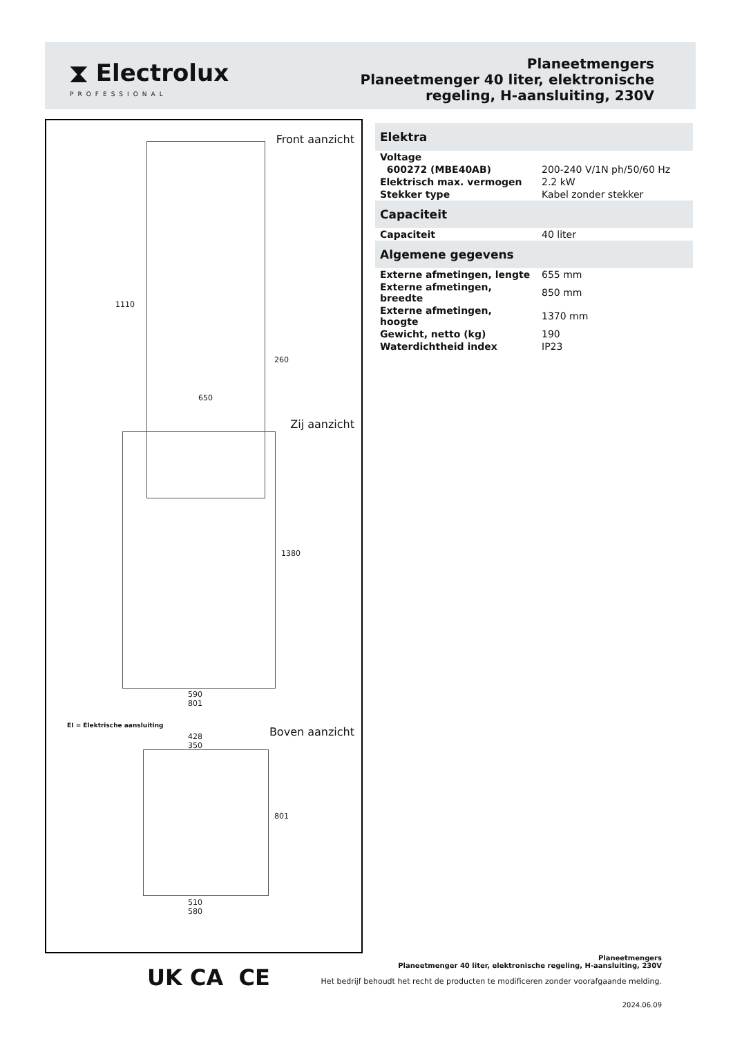⧗ Electrolux
PROFESSIONAL
Planeetmengers
Planeetmenger 40 liter, elektronische
regeling, H-aansluiting, 230V
Front aanzicht
1110
260
650
Zij aanzicht
1380
590
801
EI = Elektrische aansluiting Boven aanzicht
428
350
801
510
580
| Elektra | |
| --- | --- |
| Voltage | |
| 600272 (MBE40AB) | 200-240 V/1N ph/50/60 Hz |
| Elektrisch max. vermogen | 2.2 kW |
| Stekker type | Kabel zonder stekker |
| Capaciteit | |
| Capaciteit | 40 liter |
| Algemene gegevens | |
| Externe afmetingen, lengte | 655 mm |
| Externe afmetingen, breedte | 850 mm |
| Externe afmetingen, hoogte | 1370 mm |
| Gewicht, netto (kg) | 190 |
| Waterdichtheid index | IP23 |
UK CA CE
Planeetmengers
Planeetmenger 40 liter, elektronische regeling, H-aansluiting, 230V
Het bedrijf behoudt het recht de producten te modificeren zonder voorafgaande melding.
2024.06.09